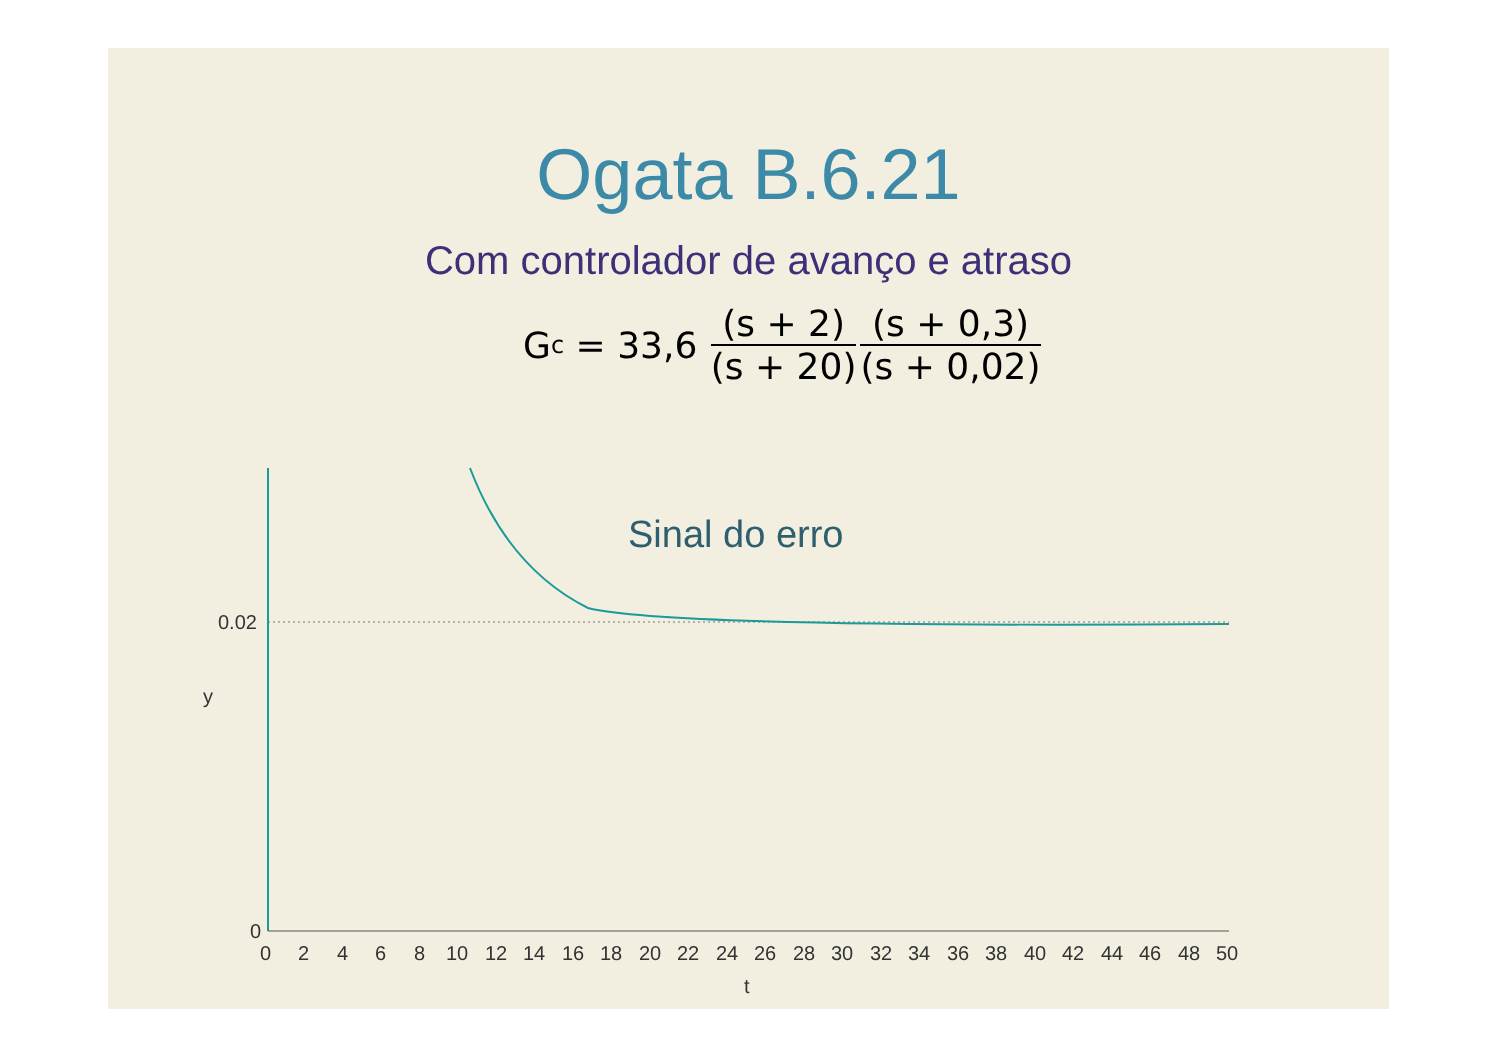Ogata B.6.21
Com controlador de avanço e atraso
G<sub>c</sub> = 33,6 (s + 2) (s + 20) (s + 0,3) (s + 0,02)
0.02
0
0
2
4
6
8
10
12
14
16
18
20
22
24
26
28
30
32
34
36
38
40
42
44
46
48
50
t
y
Sinal do erro